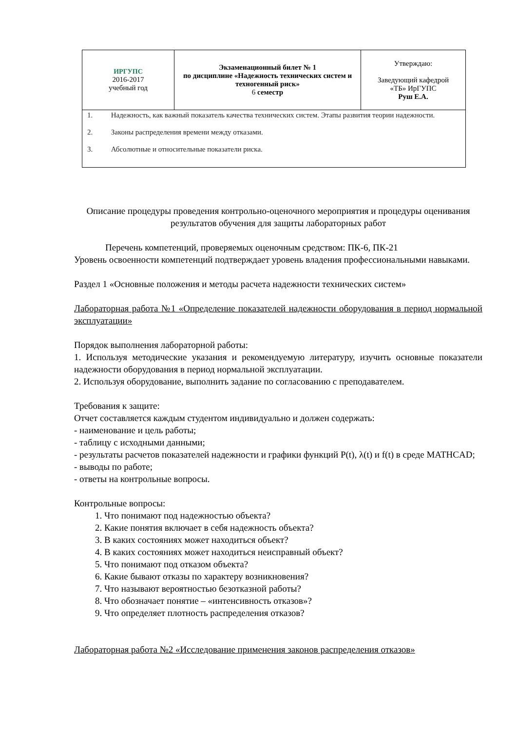| ИРГУПС 2016-2017 учебный год | Экзаменационный билет № 1 по дисциплине «Надежность технических систем и техногенный риск» 6 семестр | Утверждаю: Заведующий кафедрой «ТБ» ИрГУПС Руш Е.А. |
| 1. Надежность, как важный показатель качества технических систем. Этапы развития теории надежности. 2. Законы распределения времени между отказами. 3. Абсолютные и относительные показатели риска. | | |
Описание процедуры проведения контрольно-оценочного мероприятия и процедуры оценивания результатов обучения для защиты лабораторных работ
Перечень компетенций, проверяемых оценочным средством: ПК-6, ПК-21
Уровень освоенности компетенций подтверждает уровень владения профессиональными навыками.
Раздел 1 «Основные положения и методы расчета надежности технических систем»
Лабораторная работа №1 «Определение показателей надежности оборудования в период нормальной эксплуатации»
Порядок выполнения лабораторной работы:
1. Используя методические указания и рекомендуемую литературу, изучить основные показатели надежности оборудования в период нормальной эксплуатации.
2. Используя оборудование, выполнить задание по согласованию с преподавателем.
Требования к защите:
Отчет составляется каждым студентом индивидуально и должен содержать:
- наименование и цель работы;
- таблицу с исходными данными;
- результаты расчетов показателей надежности и графики функций P(t), λ(t) и f(t) в среде MATHCAD;
- выводы по работе;
- ответы на контрольные вопросы.
Контрольные вопросы:
1. Что понимают под надежностью объекта?
2. Какие понятия включает в себя надежность объекта?
3. В каких состояниях может находиться объект?
4. В каких состояниях может находиться неисправный объект?
5. Что понимают под отказом объекта?
6. Какие бывают отказы по характеру возникновения?
7. Что называют вероятностью безотказной работы?
8. Что обозначает понятие – «интенсивность отказов»?
9. Что определяет плотность распределения отказов?
Лабораторная работа №2 «Исследование применения законов распределения отказов»